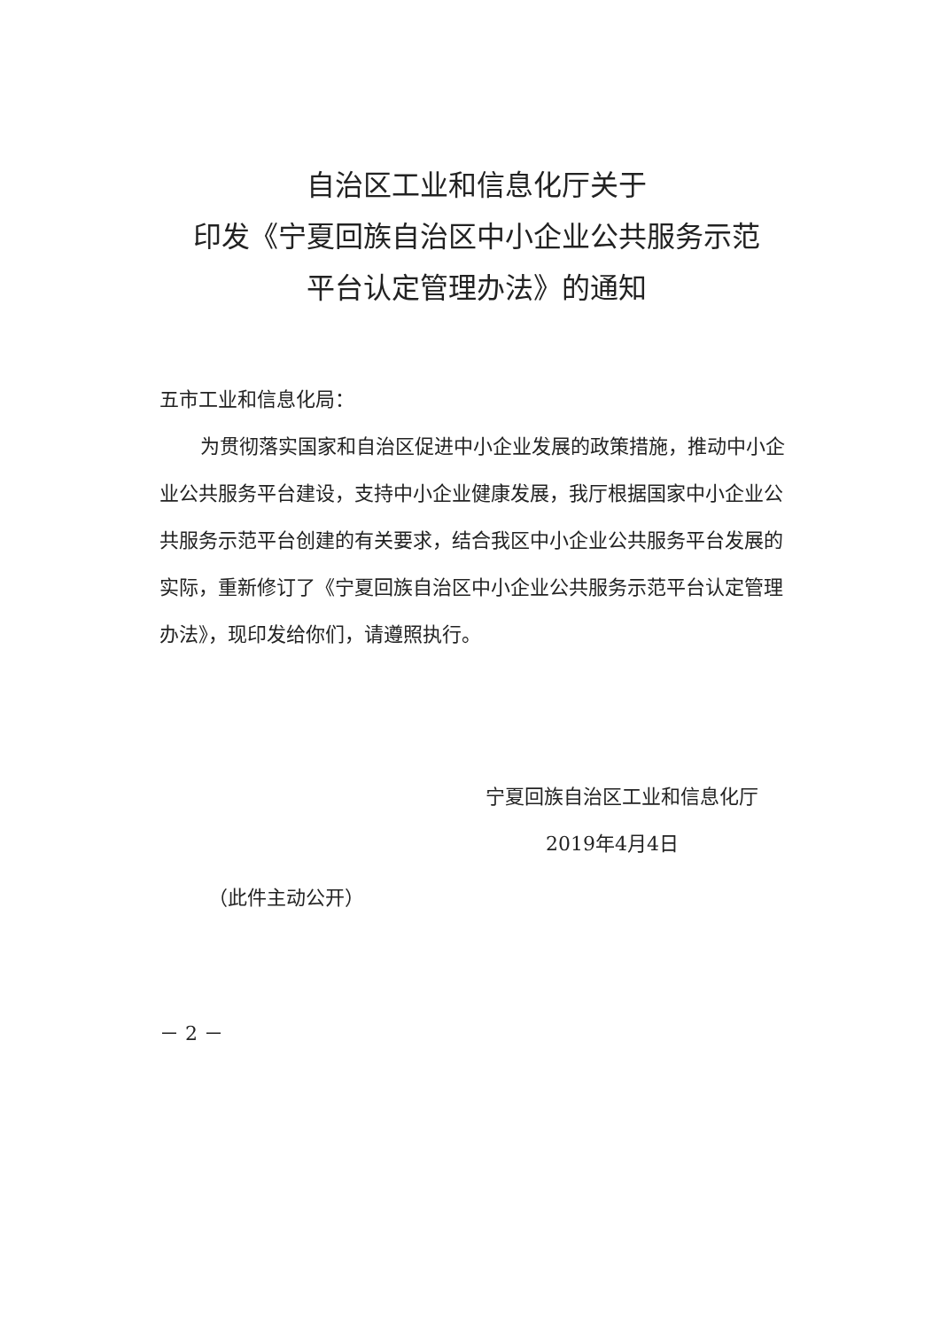自治区工业和信息化厅关于
印发《宁夏回族自治区中小企业公共服务示范
平台认定管理办法》的通知
五市工业和信息化局：
为贯彻落实国家和自治区促进中小企业发展的政策措施，推动中小企业公共服务平台建设，支持中小企业健康发展，我厅根据国家中小企业公共服务示范平台创建的有关要求，结合我区中小企业公共服务平台发展的实际，重新修订了《宁夏回族自治区中小企业公共服务示范平台认定管理办法》，现印发给你们，请遵照执行。
宁夏回族自治区工业和信息化厅
2019年4月4日
（此件主动公开）
－ 2 －